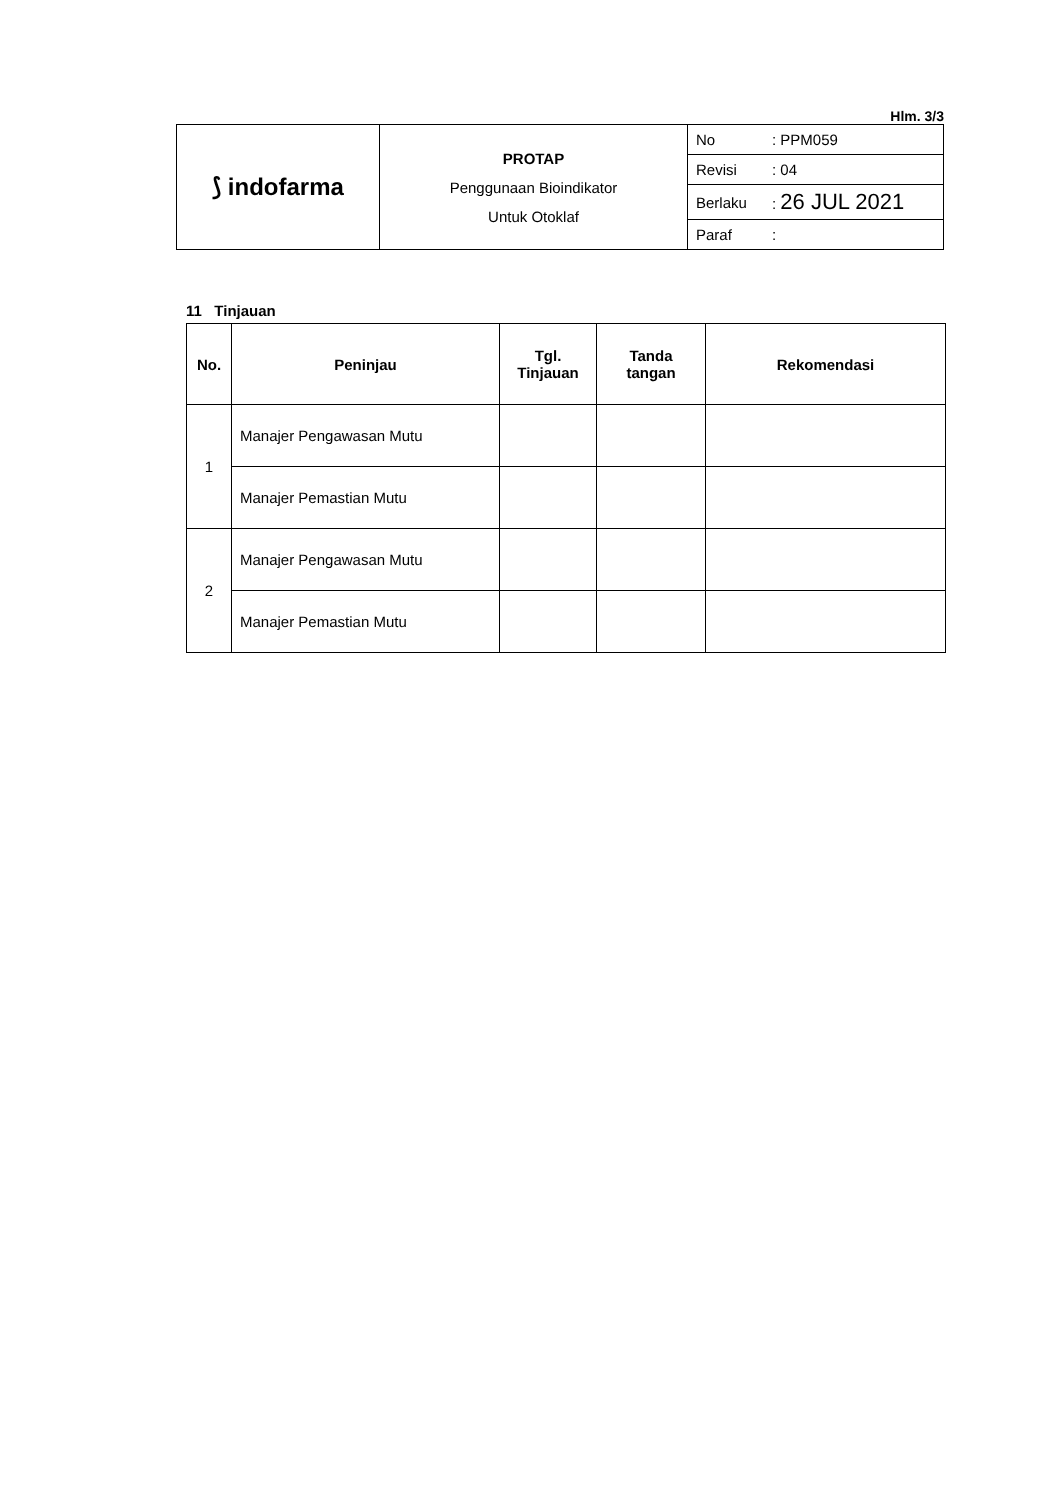Hlm. 3/3
| ⟆ indofarma | PROTAP Penggunaan Bioindikator Untuk Otoklaf | / No / : PPM059 / / Revisi / : 04 / / Berlaku / : 26 JUL 2021 / / Paraf / : / |
11 Tinjauan
| No. | Peninjau | Tgl. Tinjauan | Tanda tangan | Rekomendasi |
| --- | --- | --- | --- | --- |
| 1 | Manajer Pengawasan Mutu | | | |
| | Manajer Pemastian Mutu | | | |
| 2 | Manajer Pengawasan Mutu | | | |
| | Manajer Pemastian Mutu | | | |